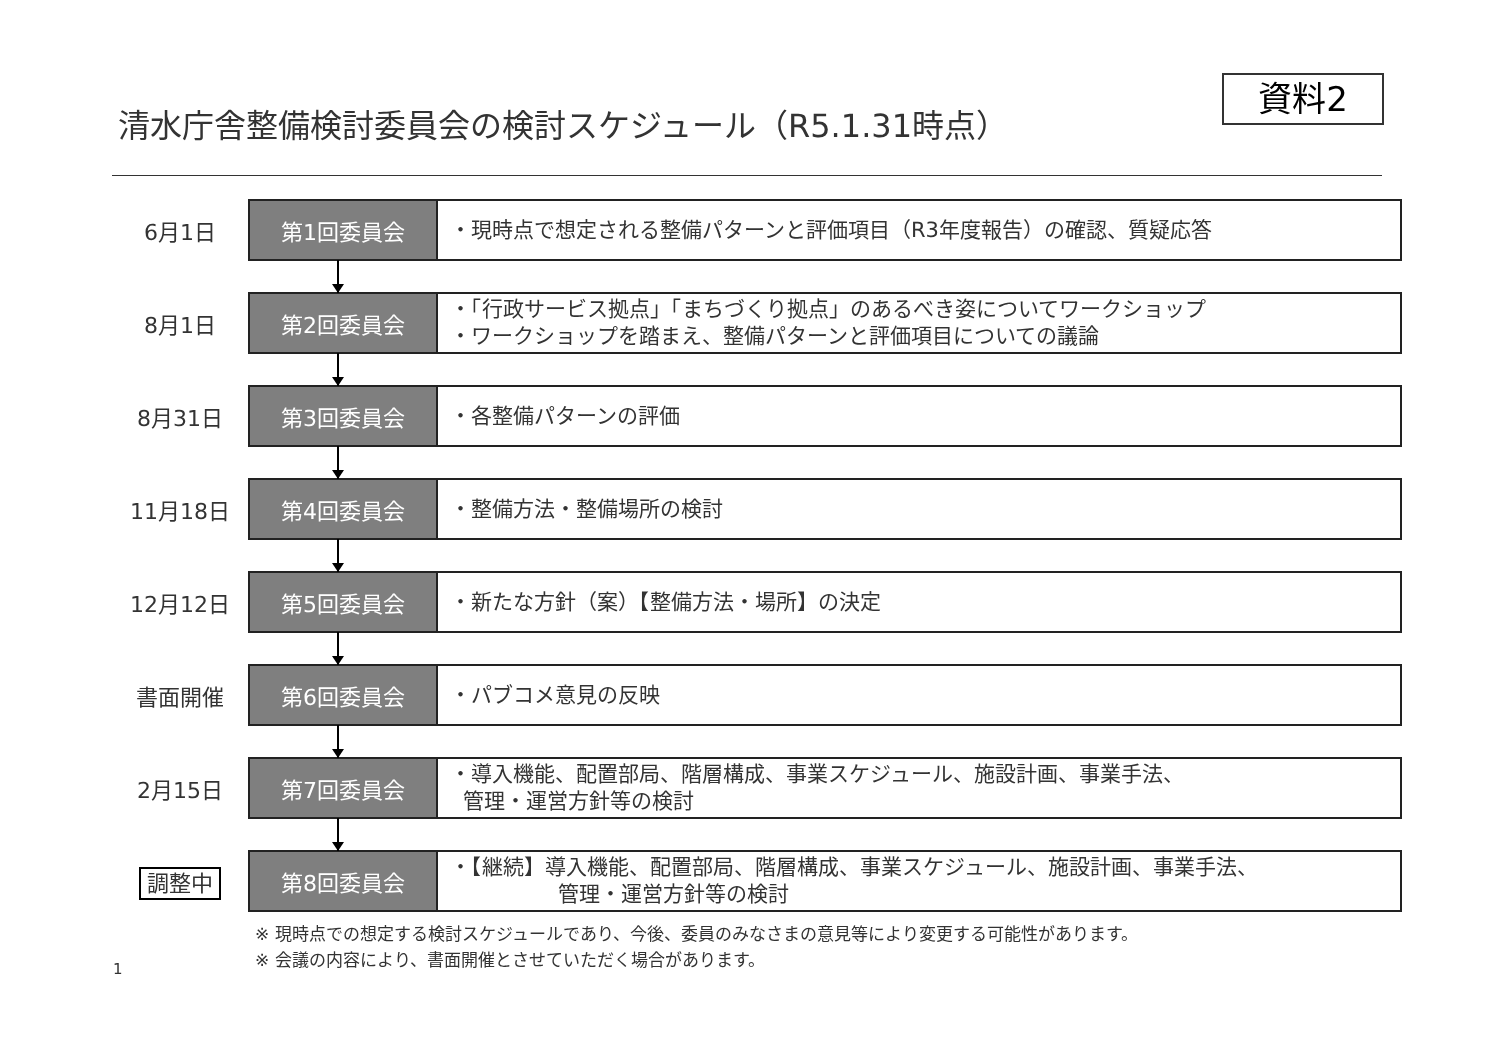清水庁舎整備検討委員会の検討スケジュール（R5.1.31時点）
資料2
6月1日
第1回委員会
・現時点で想定される整備パターンと評価項目（R3年度報告）の確認、質疑応答
8月1日
第2回委員会
・「行政サービス拠点」「まちづくり拠点」のあるべき姿についてワークショップ
・ワークショップを踏まえ、整備パターンと評価項目についての議論
8月31日
第3回委員会
・各整備パターンの評価
11月18日
第4回委員会
・整備方法・整備場所の検討
12月12日
第5回委員会
・新たな方針（案）【整備方法・場所】の決定
書面開催
第6回委員会
・パブコメ意見の反映
2月15日
第7回委員会
・導入機能、配置部局、階層構成、事業スケジュール、施設計画、事業手法、
管理・運営方針等の検討
調整中
第8回委員会
・【継続】導入機能、配置部局、階層構成、事業スケジュール、施設計画、事業手法、
管理・運営方針等の検討
※ 現時点での想定する検討スケジュールであり、今後、委員のみなさまの意見等により変更する可能性があります。
※ 会議の内容により、書面開催とさせていただく場合があります。
1